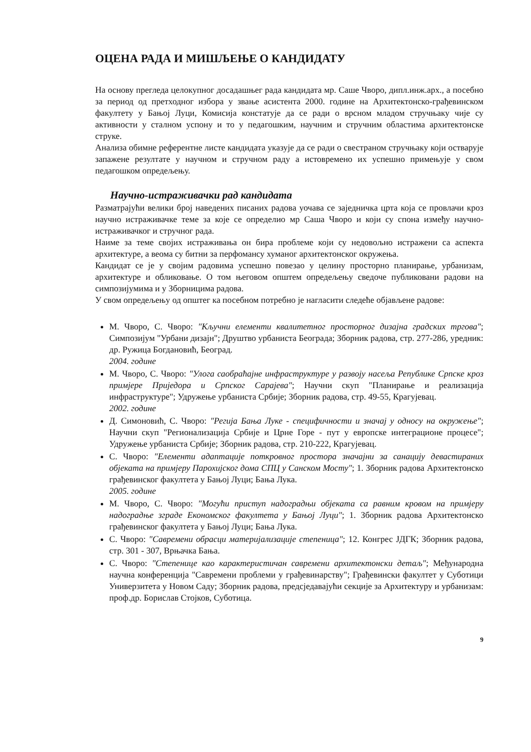ОЦЕНА РАДА И МИШЉЕЊЕ О КАНДИДАТУ
На основу прегледа целокупног досадашњег рада кандидата мр. Саше Чворо, дипл.инж.арх., а посебно за период од претходног избора у звање асистента 2000. године на Архитектонско-грађевинском факултету у Бањој Луци, Комисија констатује да се ради о врсном младом стручњаку чије су активности у сталном успону и то у педагошким, научним и стручним областима архитектонске струке.
Анализа обимне референтне листе кандидата указује да се ради о свестраном стручњаку који остварује запажене резултате у научном и стручном раду а истовремено их успешно примењује у свом педагошком опредељењу.
Научно-истраживачки рад кандидата
Разматрајући велики број наведених писаних радова уочава се заједничка црта која се провлачи кроз научно истраживачке теме за које се определио мр Саша Чворо и који су спона између научно-истраживачког и стручног рада.
Наиме за теме својих истраживања он бира проблеме који су недовољно истражени са аспекта архитектуре, а веома су битни за перфомансу хуманог архитектонског окружења.
Кандидат се је у својим радовима успешно повезао у целину просторно планирање, урбанизам, архитектуре и обликовање. О том његовом општем опредељењу сведоче публиковани радови на симпозијумима и у Зборницима радова.
У свом опредељењу од општег ка посебном потребно је нагласити следеће објављене радове:
М. Чворо, С. Чворо: "Кључни елементи квалитетног просторног дизајна градских тргова"; Симпозијум "Урбани дизајн"; Друштво урбаниста Београда; Зборник радова, стр. 277-286, уредник: др. Ружица Богдановић, Београд.
2004. године
М. Чворо, С. Чворо: "Улога саобраћајне инфраструктуре у развоју насеља Републике Српске кроз примјере Приједора и Српског Сарајева"; Научни скуп "Планирање и реализација инфраструктуре"; Удружење урбаниста Србије; Зборник радова, стр. 49-55, Крагујевац.
2002. године
Д. Симоновић, С. Чворо: "Регија Бања Луке - специфичности и значај у односу на окружење"; Научни скуп "Регионализација Србије и Црне Горе - пут у европске интеграционе процесе"; Удружење урбаниста Србије; Зборник радова, стр. 210-222, Крагујевац.
С. Чворо: "Елементи адаптације поткровног простора значајни за санацију девастираних објеката на примјеру Парохијског дома СПЦ у Санском Мосту"; 1. Зборник радова Архитектонско грађевинског факултета у Бањој Луци; Бања Лука.
2005. године
М. Чворо, С. Чворо: "Могући приступ надоградњи објеката са равним кровом на примјеру надоградње зграде Економског факултета у Бањој Луци"; 1. Зборник радова Архитектонско грађевинског факултета у Бањој Луци; Бања Лука.
С. Чворо: "Савремени обрасци материјализације степеница"; 12. Конгрес ЈДГК; Зборник радова, стр. 301 - 307, Врњачка Бања.
С. Чворо: "Степенице као карактеристичан савремени архитектонски детаљ"; Међународна научна конференција "Савремени проблеми у грађевинарству"; Грађевински факултет у Суботици Универзитета у Новом Саду; Зборник радова, предсједавајући секције за Архитектуру и урбанизам: проф.др. Борислав Стојков, Суботица.
9